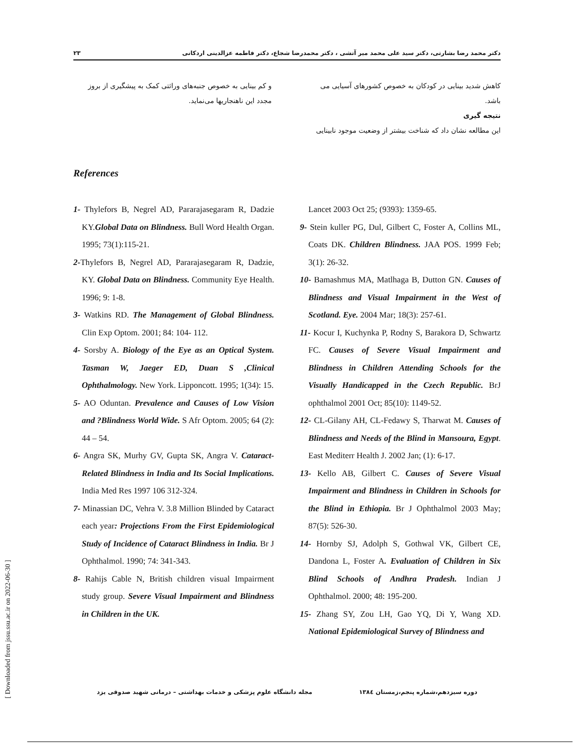۲۳ دکتر محمد رضا بشارتی، دکتر سید علی محمد میر آتشی ، دکتر محمدرضا شجاع، دکتر فاطمه عزالدینی اردکانی
کاهش شدید بینایی در کودکان به خصوص کشورهای آسیایی می باشد.
نتیجه گیری
این مطالعه نشان داد که شناخت بیشتر از وضعیت موجود نابینایی
و کم بینایی به خصوص جنبه‌های وراثتی کمک به پیشگیری از بروز مجدد این ناهنجاریها می‌نماید.
References
1- Thylefors B, Negrel AD, Pararajasegaram R, Dadzie KY.Global Data on Blindness. Bull Word Health Organ. 1995; 73(1):115-21.
2-Thylefors B, Negrel AD, Pararajasegaram R, Dadzie, KY. Global Data on Blindness. Community Eye Health. 1996; 9: 1-8.
3- Watkins RD. The Management of Global Blindness. Clin Exp Optom. 2001; 84: 104- 112.
4- Sorsby A. Biology of the Eye as an Optical System. Tasman W, Jaeger ED, Duan S ,Clinical Ophthalmology. New York. Lipponcott. 1995; 1(34): 15.
5- AO Oduntan. Prevalence and Causes of Low Vision and ?Blindness World Wide. S Afr Optom. 2005; 64 (2): 44 – 54.
6- Angra SK, Murhy GV, Gupta SK, Angra V. Cataract-Related Blindness in India and Its Social Implications. India Med Res 1997 106 312-324.
7- Minassian DC, Vehra V. 3.8 Million Blinded by Cataract each year: Projections From the First Epidemiological Study of Incidence of Cataract Blindness in India. Br J Ophthalmol. 1990; 74: 341-343.
8- Rahijs Cable N, British children visual Impairment study group. Severe Visual Impairment and Blindness in Children in the UK.
Lancet 2003 Oct 25; (9393): 1359-65.
9- Stein kuller PG, Dul, Gilbert C, Foster A, Collins ML, Coats DK. Children Blindness. JAA POS. 1999 Feb; 3(1): 26-32.
10- Bamashmus MA, Matlhaga B, Dutton GN. Causes of Blindness and Visual Impairment in the West of Scotland. Eye. 2004 Mar; 18(3): 257-61.
11- Kocur I, Kuchynka P, Rodny S, Barakora D, Schwartz FC. Causes of Severe Visual Impairment and Blindness in Children Attending Schools for the Visually Handicapped in the Czech Republic. BrJ ophthalmol 2001 Oct; 85(10): 1149-52.
12- CL-Gilany AH, CL-Fedawy S, Tharwat M. Causes of Blindness and Needs of the Blind in Mansoura, Egypt. East Mediterr Health J. 2002 Jan; (1): 6-17.
13- Kello AB, Gilbert C. Causes of Severe Visual Impairment and Blindness in Children in Schools for the Blind in Ethiopia. Br J Ophthalmol 2003 May; 87(5): 526-30.
14- Hornby SJ, Adolph S, Gothwal VK, Gilbert CE, Dandona L, Foster A. Evaluation of Children in Six Blind Schools of Andhra Pradesh. Indian J Ophthalmol. 2000; 48: 195-200.
15- Zhang SY, Zou LH, Gao YQ, Di Y, Wang XD. National Epidemiological Survey of Blindness and
مجله دانشگاه علوم پزشکی و خدمات بهداشتی – درمانی شهید صدوقی یزد دوره سیزدهم،شماره پنجم،زمستان ۱۳۸٤
[ Downloaded from jssu.ssu.ac.ir on 2022-06-30 ]